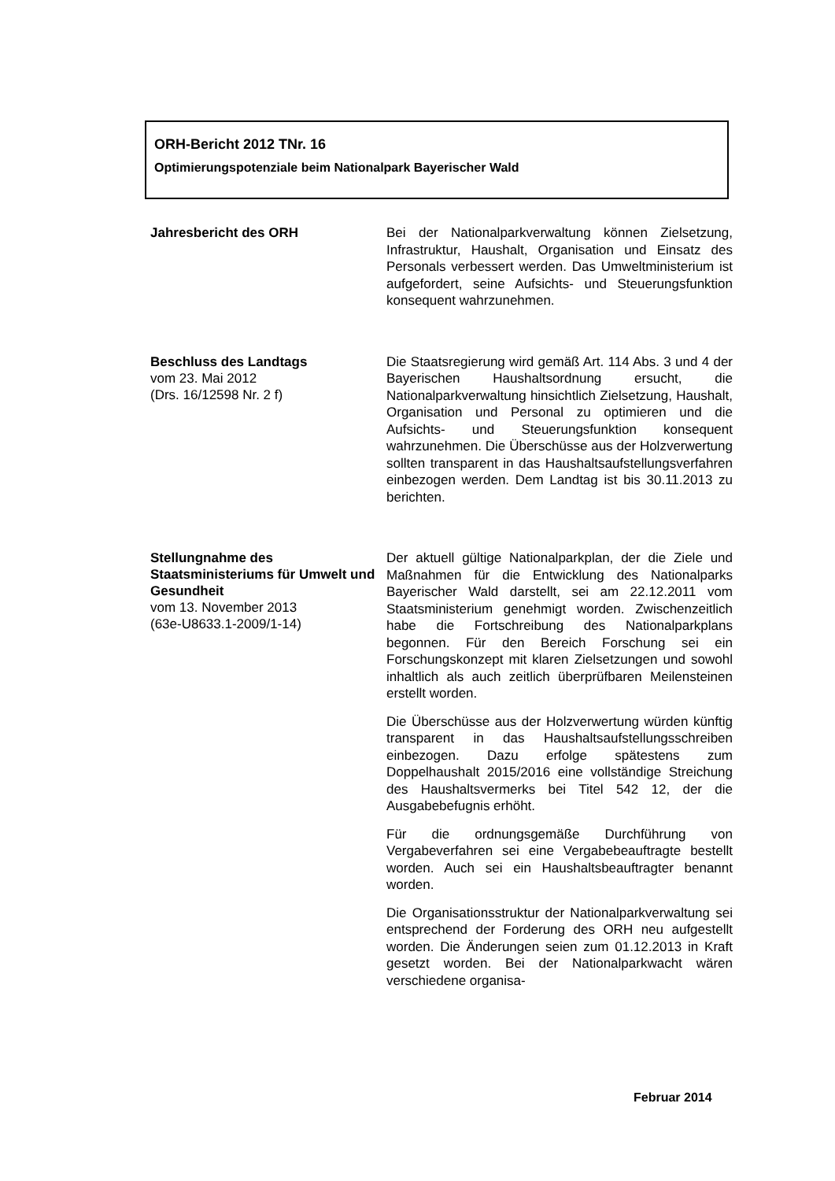ORH-Bericht 2012 TNr. 16
Optimierungspotenziale beim Nationalpark Bayerischer Wald
Jahresbericht des ORH
Bei der Nationalparkverwaltung können Zielsetzung, Infrastruktur, Haushalt, Organisation und Einsatz des Personals verbessert werden. Das Umweltministerium ist aufgefordert, seine Aufsichts- und Steuerungsfunktion konsequent wahrzunehmen.
Beschluss des Landtags
vom 23. Mai 2012
(Drs. 16/12598 Nr. 2 f)
Die Staatsregierung wird gemäß Art. 114 Abs. 3 und 4 der Bayerischen Haushaltsordnung ersucht, die Nationalparkverwaltung hinsichtlich Zielsetzung, Haushalt, Organisation und Personal zu optimieren und die Aufsichts- und Steuerungsfunktion konsequent wahrzunehmen. Die Überschüsse aus der Holzverwertung sollten transparent in das Haushaltsaufstellungsverfahren einbezogen werden. Dem Landtag ist bis 30.11.2013 zu berichten.
Stellungnahme des Staatsministeriums für Umwelt und Gesundheit
vom 13. November 2013
(63e-U8633.1-2009/1-14)
Der aktuell gültige Nationalparkplan, der die Ziele und Maßnahmen für die Entwicklung des Nationalparks Bayerischer Wald darstellt, sei am 22.12.2011 vom Staatsministerium genehmigt worden. Zwischenzeitlich habe die Fortschreibung des Nationalparkplans begonnen. Für den Bereich Forschung sei ein Forschungskonzept mit klaren Zielsetzungen und sowohl inhaltlich als auch zeitlich überprüfbaren Meilensteinen erstellt worden.
Die Überschüsse aus der Holzverwertung würden künftig transparent in das Haushaltsaufstellungsschreiben einbezogen. Dazu erfolge spätestens zum Doppelhaushalt 2015/2016 eine vollständige Streichung des Haushaltsvermerks bei Titel 542 12, der die Ausgabebefugnis erhöht.
Für die ordnungsgemäße Durchführung von Vergabeverfahren sei eine Vergabebeauftragte bestellt worden. Auch sei ein Haushaltsbeauftragter benannt worden.
Die Organisationsstruktur der Nationalparkverwaltung sei entsprechend der Forderung des ORH neu aufgestellt worden. Die Änderungen seien zum 01.12.2013 in Kraft gesetzt worden. Bei der Nationalparkwacht wären verschiedene organisa-
Februar 2014